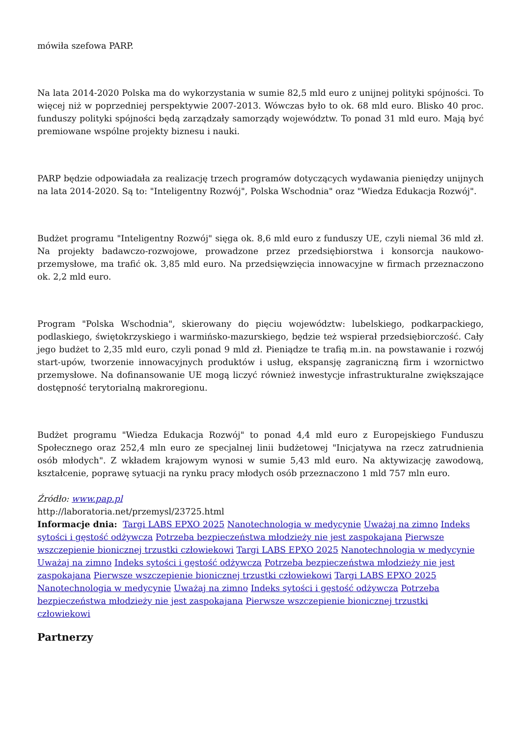mówiła szefowa PARP.
Na lata 2014-2020 Polska ma do wykorzystania w sumie 82,5 mld euro z unijnej polityki spójności. To więcej niż w poprzedniej perspektywie 2007-2013. Wówczas było to ok. 68 mld euro. Blisko 40 proc. funduszy polityki spójności będą zarządzały samorządy województw. To ponad 31 mld euro. Mają być premiowane wspólne projekty biznesu i nauki.
PARP będzie odpowiadała za realizację trzech programów dotyczących wydawania pieniędzy unijnych na lata 2014-2020. Są to: "Inteligentny Rozwój", Polska Wschodnia" oraz "Wiedza Edukacja Rozwój".
Budżet programu "Inteligentny Rozwój" sięga ok. 8,6 mld euro z funduszy UE, czyli niemal 36 mld zł. Na projekty badawczo-rozwojowe, prowadzone przez przedsiębiorstwa i konsorcja naukowo-przemysłowe, ma trafić ok. 3,85 mld euro. Na przedsięwzięcia innowacyjne w firmach przeznaczono ok. 2,2 mld euro.
Program "Polska Wschodnia", skierowany do pięciu województw: lubelskiego, podkarpackiego, podlaskiego, świętokrzyskiego i warmińsko-mazurskiego, będzie też wspierał przedsiębiorczość. Cały jego budżet to 2,35 mld euro, czyli ponad 9 mld zł. Pieniądze te trafią m.in. na powstawanie i rozwój start-upów, tworzenie innowacyjnych produktów i usług, ekspansję zagraniczną firm i wzornictwo przemysłowe. Na dofinansowanie UE mogą liczyć również inwestycje infrastrukturalne zwiększające dostępność terytorialną makroregionu.
Budżet programu "Wiedza Edukacja Rozwój" to ponad 4,4 mld euro z Europejskiego Funduszu Społecznego oraz 252,4 mln euro ze specjalnej linii budżetowej "Inicjatywa na rzecz zatrudnienia osób młodych". Z wkładem krajowym wynosi w sumie 5,43 mld euro. Na aktywizację zawodową, kształcenie, poprawę sytuacji na rynku pracy młodych osób przeznaczono 1 mld 757 mln euro.
Źródło: www.pap.pl
http://laboratoria.net/przemysl/23725.html
Informacje dnia: Targi LABS EPXO 2025 Nanotechnologia w medycynie Uważaj na zimno Indeks sytości i gęstość odżywcza Potrzeba bezpieczeństwa młodzieży nie jest zaspokajana Pierwsze wszczepienie bionicznej trzustki człowiekowi Targi LABS EPXO 2025 Nanotechnologia w medycynie Uważaj na zimno Indeks sytości i gęstość odżywcza Potrzeba bezpieczeństwa młodzieży nie jest zaspokajana Pierwsze wszczepienie bionicznej trzustki człowiekowi Targi LABS EPXO 2025 Nanotechnologia w medycynie Uważaj na zimno Indeks sytości i gęstość odżywcza Potrzeba bezpieczeństwa młodzieży nie jest zaspokajana Pierwsze wszczepienie bionicznej trzustki człowiekowi
Partnerzy